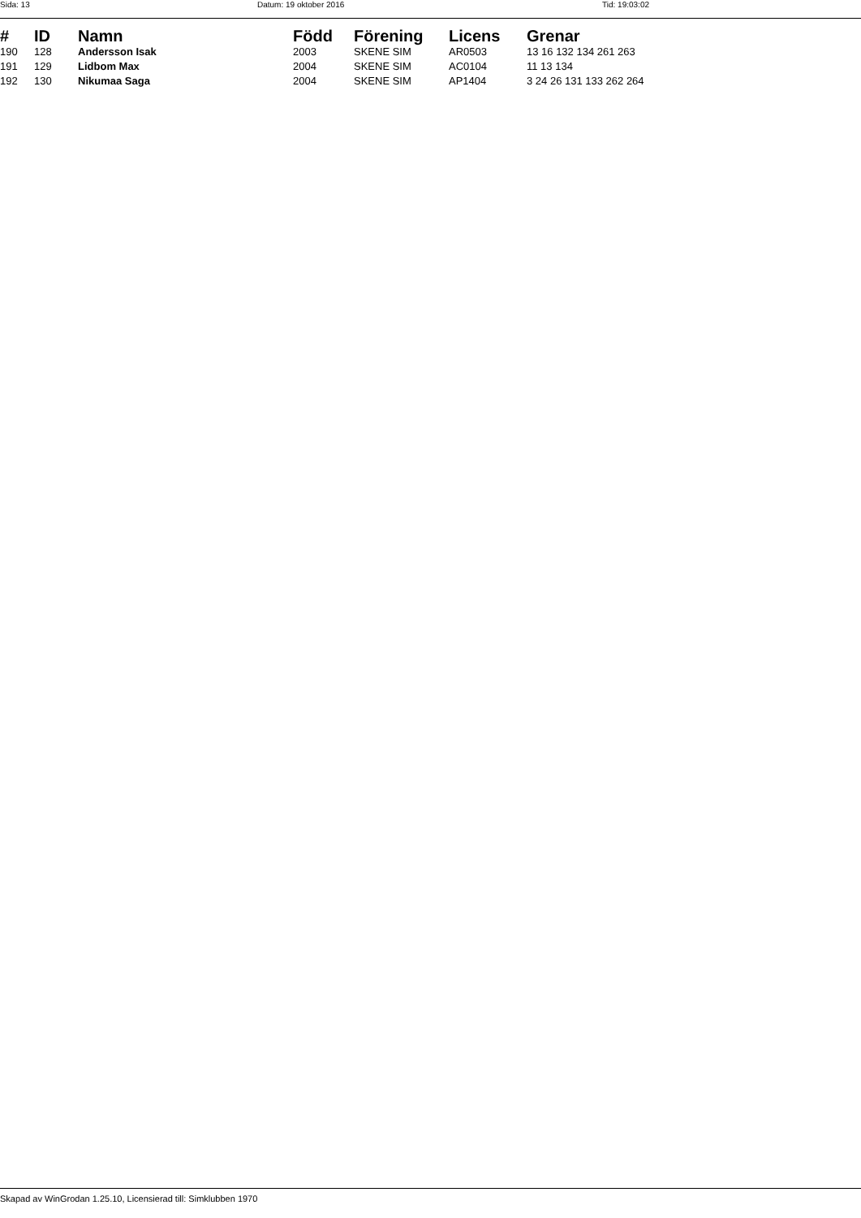Sida: 13 Datum: 19 oktober 2016 Tid: 19:03:02
| # | ID | Namn | Född | Förening | Licens | Grenar |
| --- | --- | --- | --- | --- | --- | --- |
| 190 | 128 | Andersson Isak | 2003 | SKENE SIM | AR0503 | 13 16 132 134 261 263 |
| 191 | 129 | Lidbom Max | 2004 | SKENE SIM | AC0104 | 11 13 134 |
| 192 | 130 | Nikumaa Saga | 2004 | SKENE SIM | AP1404 | 3 24 26 131 133 262 264 |
Skapad av WinGrodan 1.25.10, Licensierad till: Simklubben 1970